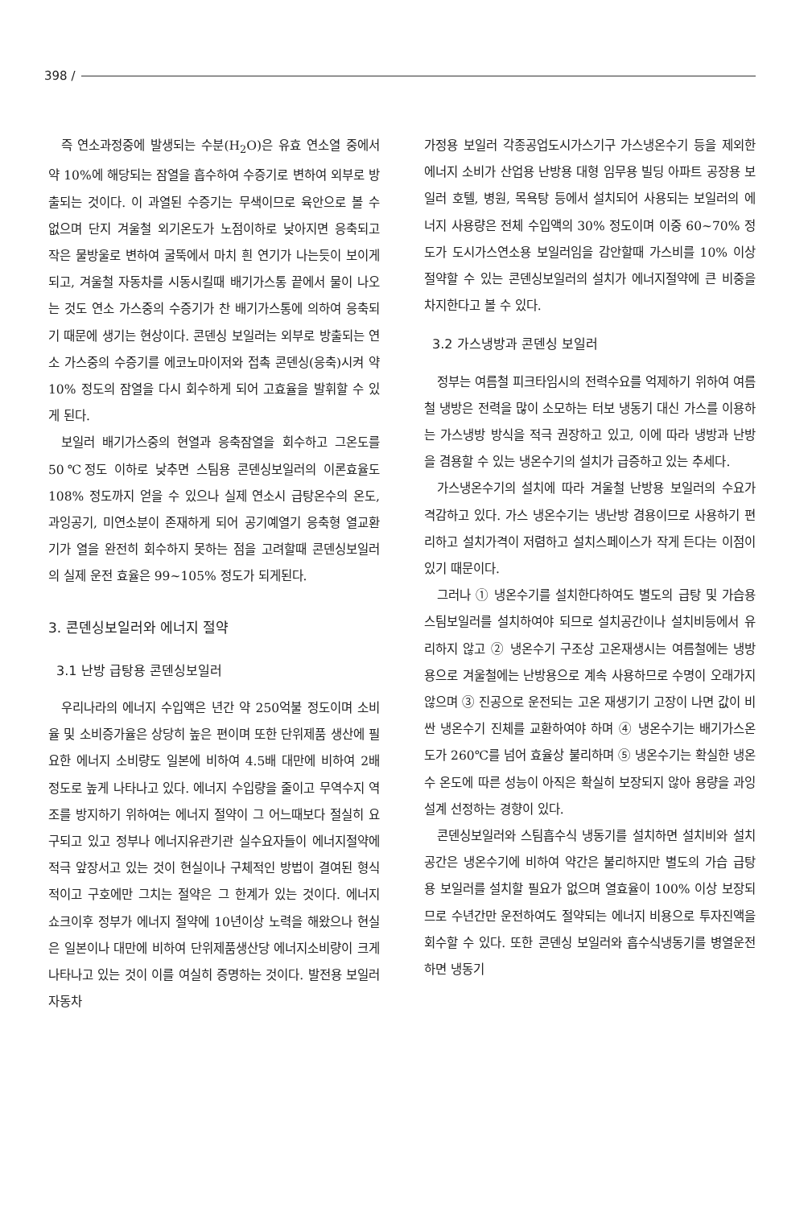398 /
즉 연소과정중에 발생되는 수분(H<sub>2</sub>O)은 유효 연소열 중에서 약 10%에 해당되는 잠열을 흡수하여 수증기로 변하여 외부로 방출되는 것이다. 이 과열된 수증기는 무색이므로 육안으로 볼 수 없으며 단지 겨울철 외기온도가 노점이하로 낮아지면 응축되고 작은 물방울로 변하여 굴뚝에서 마치 흰 연기가 나는듯이 보이게 되고, 겨울철 자동차를 시동시킬때 배기가스통 끝에서 물이 나오는 것도 연소 가스중의 수증기가 찬 배기가스통에 의하여 응축되기 때문에 생기는 현상이다. 콘덴싱 보일러는 외부로 방출되는 연소 가스중의 수증기를 에코노마이저와 접촉 콘덴싱(응축)시켜 약 10% 정도의 잠열을 다시 회수하게 되어 고효율을 발휘할 수 있게 된다.
보일러 배기가스중의 현열과 응축잠열을 회수하고 그온도를 50℃정도 이하로 낮추면 스팀용 콘덴싱보일러의 이론효율도 108% 정도까지 얻을 수 있으나 실제 연소시 급탕온수의 온도, 과잉공기, 미연소분이 존재하게 되어 공기예열기 응축형 열교환기가 열을 완전히 회수하지 못하는 점을 고려할때 콘덴싱보일러의 실제 운전 효율은 99~105% 정도가 되게된다.
3. 콘덴싱보일러와 에너지 절약
3.1 난방 급탕용 콘덴싱보일러
우리나라의 에너지 수입액은 년간 약 250억불 정도이며 소비율 및 소비증가율은 상당히 높은 편이며 또한 단위제품 생산에 필요한 에너지 소비량도 일본에 비하여 4.5배 대만에 비하여 2배 정도로 높게 나타나고 있다. 에너지 수입량을 줄이고 무역수지 역조를 방지하기 위하여는 에너지 절약이 그 어느때보다 절실히 요구되고 있고 정부나 에너지유관기관 실수요자들이 에너지절약에 적극 앞장서고 있는 것이 현실이나 구체적인 방법이 결여된 형식적이고 구호에만 그치는 절약은 그 한계가 있는 것이다. 에너지 쇼크이후 정부가 에너지 절약에 10년이상 노력을 해왔으나 현실은 일본이나 대만에 비하여 단위제품생산당 에너지소비량이 크게 나타나고 있는 것이 이를 여실히 증명하는 것이다. 발전용 보일러 자동차
가정용 보일러 각종공업도시가스기구 가스냉온수기 등을 제외한 에너지 소비가 산업용 난방용 대형 임무용 빌딩 아파트 공장용 보일러 호텔, 병원, 목욕탕 등에서 설치되어 사용되는 보일러의 에너지 사용량은 전체 수입액의 30% 정도이며 이중 60~70% 정도가 도시가스연소용 보일러임을 감안할때 가스비를 10% 이상 절약할 수 있는 콘덴싱보일러의 설치가 에너지절약에 큰 비중을 차지한다고 볼 수 있다.
3.2 가스냉방과 콘덴싱 보일러
정부는 여름철 피크타임시의 전력수요를 억제하기 위하여 여름철 냉방은 전력을 많이 소모하는 터보 냉동기 대신 가스를 이용하는 가스냉방 방식을 적극 권장하고 있고, 이에 따라 냉방과 난방을 겸용할 수 있는 냉온수기의 설치가 급증하고 있는 추세다.
가스냉온수기의 설치에 따라 겨울철 난방용 보일러의 수요가 격감하고 있다. 가스 냉온수기는 냉난방 겸용이므로 사용하기 편리하고 설치가격이 저렴하고 설치스페이스가 작게 든다는 이점이 있기 때문이다.
그러나 ① 냉온수기를 설치한다하여도 별도의 급탕 및 가습용 스팀보일러를 설치하여야 되므로 설치공간이나 설치비등에서 유리하지 않고 ② 냉온수기 구조상 고온재생시는 여름철에는 냉방용으로 겨울철에는 난방용으로 계속 사용하므로 수명이 오래가지 않으며 ③ 진공으로 운전되는 고온 재생기기 고장이 나면 값이 비싼 냉온수기 진체를 교환하여야 하며 ④ 냉온수기는 배기가스온도가 260℃를 넘어 효율상 불리하며 ⑤ 냉온수기는 확실한 냉온수 온도에 따른 성능이 아직은 확실히 보장되지 않아 용량을 과잉설계 선정하는 경향이 있다.
콘덴싱보일러와 스팀흡수식 냉동기를 설치하면 설치비와 설치공간은 냉온수기에 비하여 약간은 불리하지만 별도의 가습 급탕용 보일러를 설치할 필요가 없으며 열효율이 100% 이상 보장되므로 수년간만 운전하여도 절약되는 에너지 비용으로 투자진액을 회수할 수 있다. 또한 콘덴싱 보일러와 흡수식냉동기를 병열운전하면 냉동기